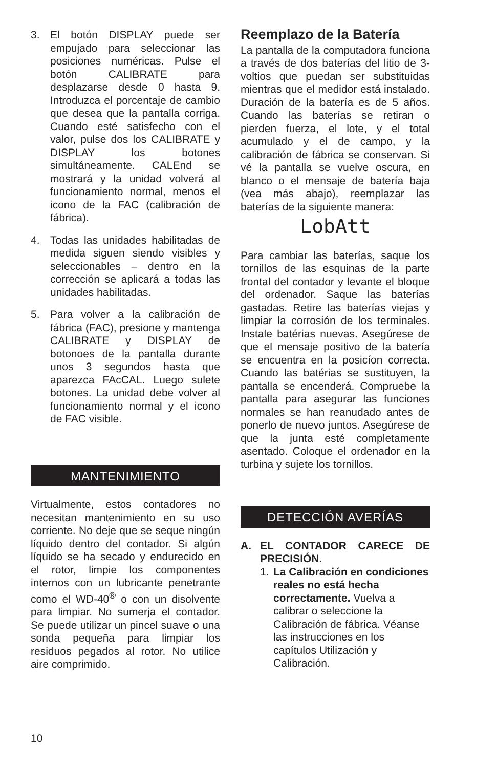3. El botón DISPLAY puede ser empujado para seleccionar las posiciones numéricas. Pulse el botón CALIBRATE para desplazarse desde 0 hasta 9. Introduzca el porcentaje de cambio que desea que la pantalla corriga. Cuando esté satisfecho con el valor, pulse dos los CALIBRATE y DISPLAY los botones simultáneamente. CALEnd se mostrará y la unidad volverá al funcionamiento normal, menos el icono de la FAC (calibración de fábrica).
4. Todas las unidades habilitadas de medida siguen siendo visibles y seleccionables – dentro en la corrección se aplicará a todas las unidades habilitadas.
5. Para volver a la calibración de fábrica (FAC), presione y mantenga CALIBRATE y DISPLAY de botonoes de la pantalla durante unos 3 segundos hasta que aparezca FAcCAL. Luego sulete botones. La unidad debe volver al funcionamiento normal y el icono de FAC visible.
MANTENIMIENTO
Virtualmente, estos contadores no necesitan mantenimiento en su uso corriente. No deje que se seque ningún líquido dentro del contador. Si algún líquido se ha secado y endurecido en el rotor, limpie los componentes internos con un lubricante penetrante como el WD-40<sup>®</sup> o con un disolvente para limpiar. No sumerja el contador. Se puede utilizar un pincel suave o una sonda pequeña para limpiar los residuos pegados al rotor. No utilice aire comprimido.
Reemplazo de la Batería
La pantalla de la computadora funciona a través de dos baterías del litio de 3-voltios que puedan ser substituidas mientras que el medidor está instalado. Duración de la batería es de 5 años. Cuando las baterías se retiran o pierden fuerza, el lote, y el total acumulado y el de campo, y la calibración de fábrica se conservan. Si vé la pantalla se vuelve oscura, en blanco o el mensaje de batería baja (vea más abajo), reemplazar las baterías de la siguiente manera:
LobAtt
Para cambiar las baterías, saque los tornillos de las esquinas de la parte frontal del contador y levante el bloque del ordenador. Saque las baterías gastadas. Retire las baterías viejas y limpiar la corrosión de los terminales. Instale batérias nuevas. Asegúrese de que el mensaje positivo de la batería se encuentra en la posicíon correcta. Cuando las batérias se sustituyen, la pantalla se encenderá. Compruebe la pantalla para asegurar las funciones normales se han reanudado antes de ponerlo de nuevo juntos. Asegúrese de que la junta esté completamente asentado. Coloque el ordenador en la turbina y sujete los tornillos.
DETECCIÓN AVERÍAS
A. EL CONTADOR CARECE DE PRECISIÓN.
1. La Calibración en condiciones reales no está hecha correctamente. Vuelva a calibrar o seleccione la Calibración de fábrica. Véanse las instrucciones en los capítulos Utilización y Calibración.
10